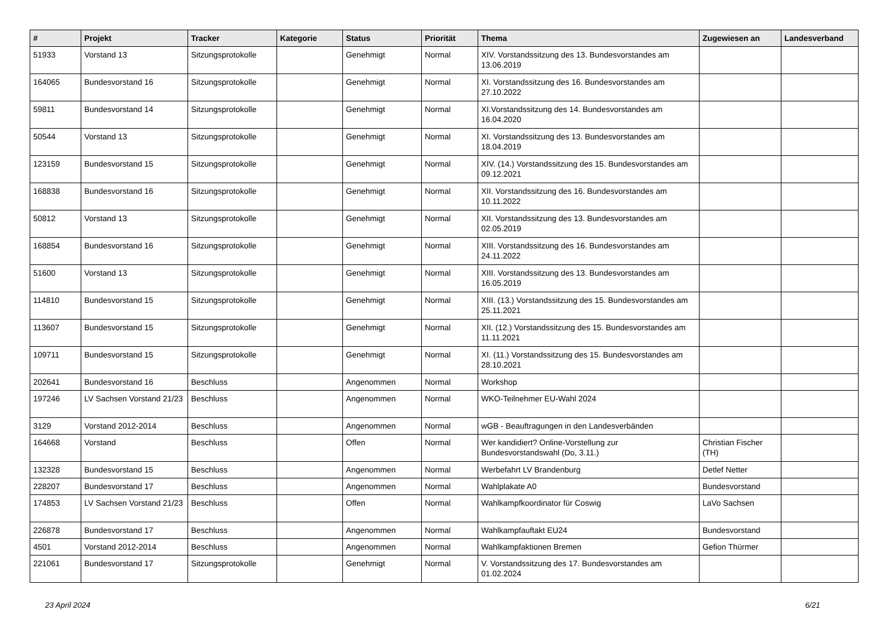| # | Projekt | Tracker | Kategorie | Status | Priorität | Thema | Zugewiesen an | Landesverband |
| --- | --- | --- | --- | --- | --- | --- | --- | --- |
| 51933 | Vorstand 13 | Sitzungsprotokolle | | Genehmigt | Normal | XIV. Vorstandssitzung des 13. Bundesvorstandes am 13.06.2019 | | |
| 164065 | Bundesvorstand 16 | Sitzungsprotokolle | | Genehmigt | Normal | XI. Vorstandssitzung des 16. Bundesvorstandes am 27.10.2022 | | |
| 59811 | Bundesvorstand 14 | Sitzungsprotokolle | | Genehmigt | Normal | XI.Vorstandssitzung des 14. Bundesvorstandes am 16.04.2020 | | |
| 50544 | Vorstand 13 | Sitzungsprotokolle | | Genehmigt | Normal | XI. Vorstandssitzung des 13. Bundesvorstandes am 18.04.2019 | | |
| 123159 | Bundesvorstand 15 | Sitzungsprotokolle | | Genehmigt | Normal | XIV. (14.) Vorstandssitzung des 15. Bundesvorstandes am 09.12.2021 | | |
| 168838 | Bundesvorstand 16 | Sitzungsprotokolle | | Genehmigt | Normal | XII. Vorstandssitzung des 16. Bundesvorstandes am 10.11.2022 | | |
| 50812 | Vorstand 13 | Sitzungsprotokolle | | Genehmigt | Normal | XII. Vorstandssitzung des 13. Bundesvorstandes am 02.05.2019 | | |
| 168854 | Bundesvorstand 16 | Sitzungsprotokolle | | Genehmigt | Normal | XIII. Vorstandssitzung des 16. Bundesvorstandes am 24.11.2022 | | |
| 51600 | Vorstand 13 | Sitzungsprotokolle | | Genehmigt | Normal | XIII. Vorstandssitzung des 13. Bundesvorstandes am 16.05.2019 | | |
| 114810 | Bundesvorstand 15 | Sitzungsprotokolle | | Genehmigt | Normal | XIII. (13.) Vorstandssitzung des 15. Bundesvorstandes am 25.11.2021 | | |
| 113607 | Bundesvorstand 15 | Sitzungsprotokolle | | Genehmigt | Normal | XII. (12.) Vorstandssitzung des 15. Bundesvorstandes am 11.11.2021 | | |
| 109711 | Bundesvorstand 15 | Sitzungsprotokolle | | Genehmigt | Normal | XI. (11.) Vorstandssitzung des 15. Bundesvorstandes am 28.10.2021 | | |
| 202641 | Bundesvorstand 16 | Beschluss | | Angenommen | Normal | Workshop | | |
| 197246 | LV Sachsen Vorstand 21/23 | Beschluss | | Angenommen | Normal | WKO-Teilnehmer EU-Wahl 2024 | | |
| 3129 | Vorstand 2012-2014 | Beschluss | | Angenommen | Normal | wGB - Beauftragungen in den Landesverbänden | | |
| 164668 | Vorstand | Beschluss | | Offen | Normal | Wer kandidiert? Online-Vorstellung zur Bundesvorstandswahl (Do, 3.11.) | Christian Fischer (TH) | |
| 132328 | Bundesvorstand 15 | Beschluss | | Angenommen | Normal | Werbefahrt LV Brandenburg | Detlef Netter | |
| 228207 | Bundesvorstand 17 | Beschluss | | Angenommen | Normal | Wahlplakate A0 | Bundesvorstand | |
| 174853 | LV Sachsen Vorstand 21/23 | Beschluss | | Offen | Normal | Wahlkampfkoordinator für Coswig | LaVo Sachsen | |
| 226878 | Bundesvorstand 17 | Beschluss | | Angenommen | Normal | Wahlkampfauftakt EU24 | Bundesvorstand | |
| 4501 | Vorstand 2012-2014 | Beschluss | | Angenommen | Normal | Wahlkampfaktionen Bremen | Gefion Thürmer | |
| 221061 | Bundesvorstand 17 | Sitzungsprotokolle | | Genehmigt | Normal | V. Vorstandssitzung des 17. Bundesvorstandes am 01.02.2024 | | |
23 April 2024 6/21